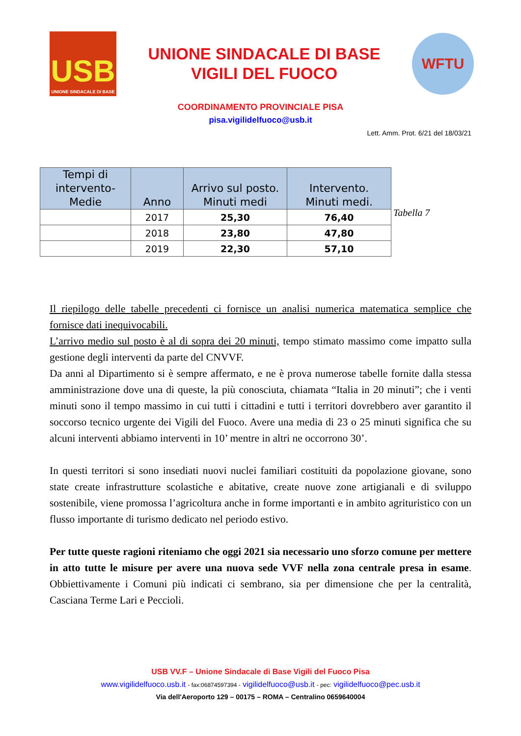USB
UNIONE SINDACALE DI BASE
UNIONE SINDACALE DI BASE
VIGILI DEL FUOCO
WFTU
COORDINAMENTO PROVINCIALE PISA
pisa.vigilidelfuoco@usb.it
Lett. Amm. Prot. 6/21 del 18/03/21
| Tempi di intervento-Medie | Anno | Arrivo sul posto. Minuti medi | Intervento. Minuti medi. |
| --- | --- | --- | --- |
| | 2017 | 25,30 | 76,40 |
| | 2018 | 23,80 | 47,80 |
| | 2019 | 22,30 | 57,10 |
Tabella 7
Il riepilogo delle tabelle precedenti ci fornisce un analisi numerica matematica semplice che fornisce dati inequivocabili.
L’arrivo medio sul posto è al di sopra dei 20 minuti, tempo stimato massimo come impatto sulla gestione degli interventi da parte del CNVVF.
Da anni al Dipartimento si è sempre affermato, e ne è prova numerose tabelle fornite dalla stessa amministrazione dove una di queste, la più conosciuta, chiamata “Italia in 20 minuti”; che i venti minuti sono il tempo massimo in cui tutti i cittadini e tutti i territori dovrebbero aver garantito il soccorso tecnico urgente dei Vigili del Fuoco. Avere una media di 23 o 25 minuti significa che su alcuni interventi abbiamo interventi in 10’ mentre in altri ne occorrono 30’.
In questi territori si sono insediati nuovi nuclei familiari costituiti da popolazione giovane, sono state create infrastrutture scolastiche e abitative, create nuove zone artigianali e di sviluppo sostenibile, viene promossa l’agricoltura anche in forme importanti e in ambito agrituristico con un flusso importante di turismo dedicato nel periodo estivo.
Per tutte queste ragioni riteniamo che oggi 2021 sia necessario uno sforzo comune per mettere in atto tutte le misure per avere una nuova sede VVF nella zona centrale presa in esame. Obbiettivamente i Comuni più indicati ci sembrano, sia per dimensione che per la centralità, Casciana Terme Lari e Peccioli.
USB VV.F – Unione Sindacale di Base Vigili del Fuoco Pisa
www.vigilidelfuoco.usb.it - fax:06874597394 - vigilidelfuoco@usb.it - pec: vigilidelfuoco@pec.usb.it
Via dell'Aeroporto 129 – 00175 – ROMA – Centralino 0659640004